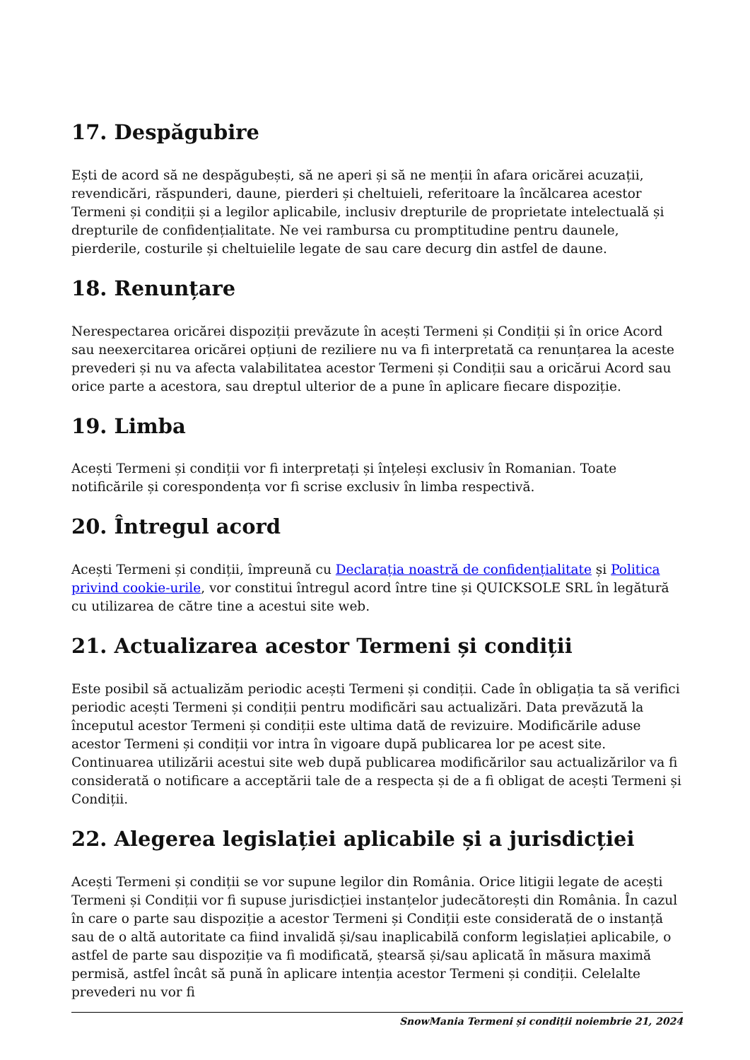17. Despăgubire
Ești de acord să ne despăgubești, să ne aperi și să ne menții în afara oricărei acuzații, revendicări, răspunderi, daune, pierderi și cheltuieli, referitoare la încălcarea acestor Termeni și condiții și a legilor aplicabile, inclusiv drepturile de proprietate intelectuală și drepturile de confidențialitate. Ne vei rambursa cu promptitudine pentru daunele, pierderile, costurile și cheltuielile legate de sau care decurg din astfel de daune.
18. Renunțare
Nerespectarea oricărei dispoziții prevăzute în acești Termeni și Condiții și în orice Acord sau neexercitarea oricărei opțiuni de reziliere nu va fi interpretată ca renunțarea la aceste prevederi și nu va afecta valabilitatea acestor Termeni și Condiții sau a oricărui Acord sau orice parte a acestora, sau dreptul ulterior de a pune în aplicare fiecare dispoziție.
19. Limba
Acești Termeni și condiții vor fi interpretați și înțeleși exclusiv în Romanian. Toate notificările și corespondența vor fi scrise exclusiv în limba respectivă.
20. Întregul acord
Acești Termeni și condiții, împreună cu Declarația noastră de confidențialitate și Politica privind cookie-urile, vor constitui întregul acord între tine și QUICKSOLE SRL în legătură cu utilizarea de către tine a acestui site web.
21. Actualizarea acestor Termeni și condiții
Este posibil să actualizăm periodic acești Termeni și condiții. Cade în obligația ta să verifici periodic acești Termeni și condiții pentru modificări sau actualizări. Data prevăzută la începutul acestor Termeni și condiții este ultima dată de revizuire. Modificările aduse acestor Termeni și condiții vor intra în vigoare după publicarea lor pe acest site. Continuarea utilizării acestui site web după publicarea modificărilor sau actualizărilor va fi considerată o notificare a acceptării tale de a respecta și de a fi obligat de acești Termeni și Condiții.
22. Alegerea legislației aplicabile și a jurisdicției
Acești Termeni și condiții se vor supune legilor din România. Orice litigii legate de acești Termeni și Condiții vor fi supuse jurisdicției instanțelor judecătorești din România. În cazul în care o parte sau dispoziție a acestor Termeni și Condiții este considerată de o instanță sau de o altă autoritate ca fiind invalidă și/sau inaplicabilă conform legislației aplicabile, o astfel de parte sau dispoziție va fi modificată, ștearsă și/sau aplicată în măsura maximă permisă, astfel încât să pună în aplicare intenția acestor Termeni și condiții. Celelalte prevederi nu vor fi
SnowMania Termeni și condiții noiembrie 21, 2024